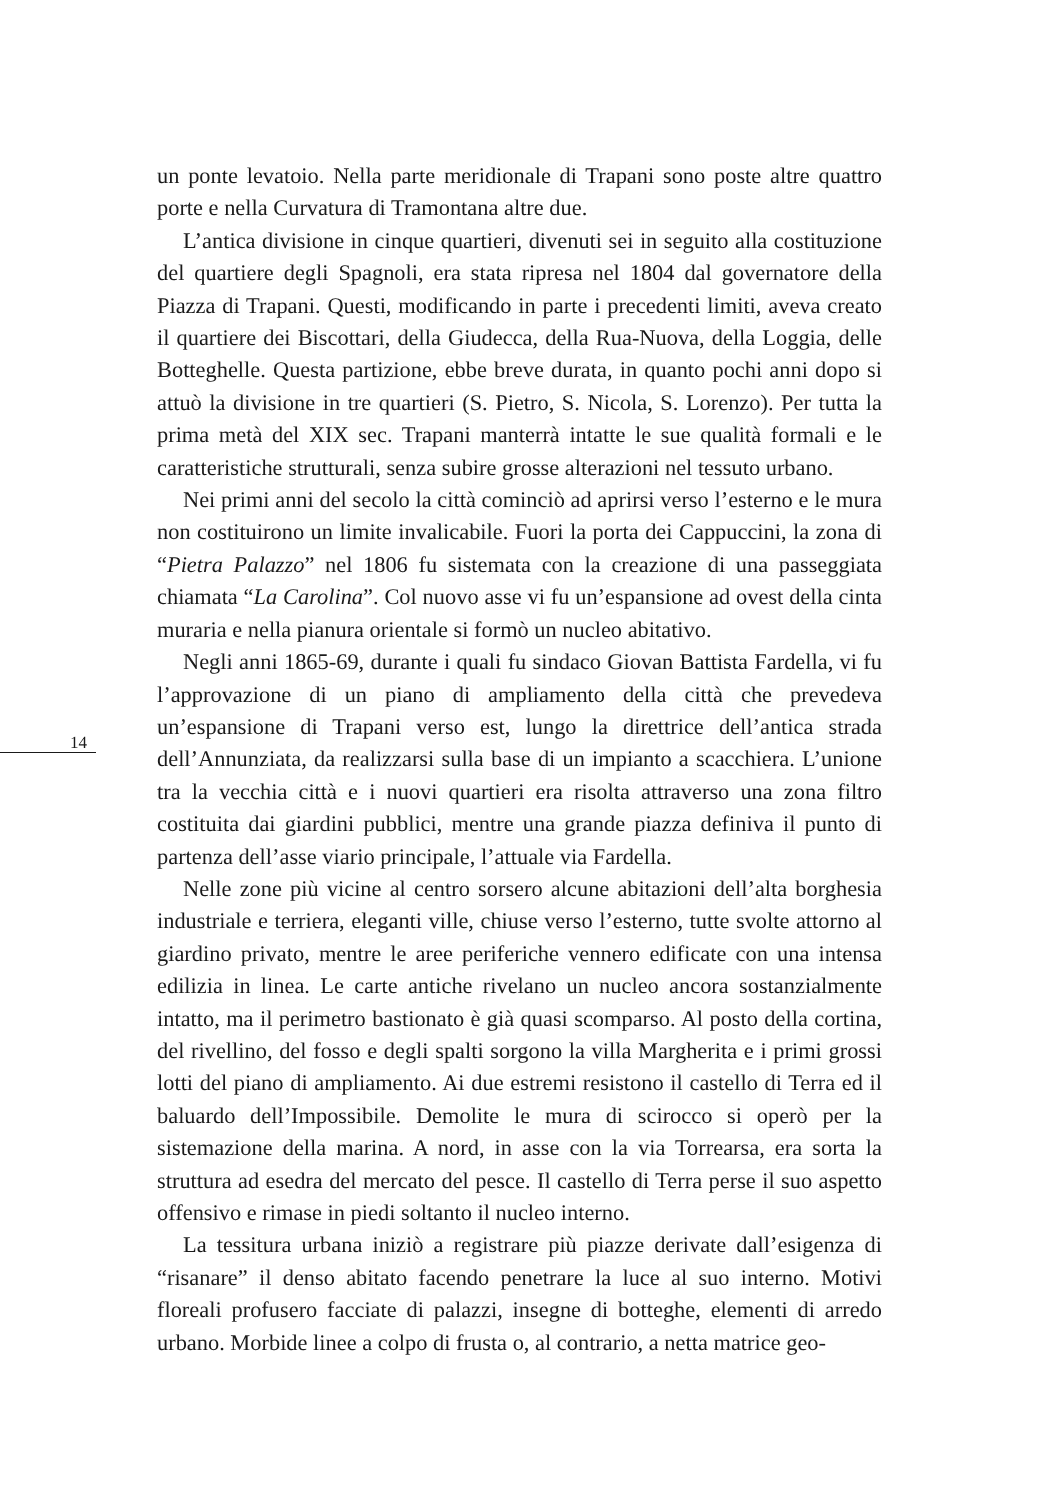un ponte levatoio. Nella parte meridionale di Trapani sono poste altre quattro porte e nella Curvatura di Tramontana altre due.
L’antica divisione in cinque quartieri, divenuti sei in seguito alla costituzione del quartiere degli Spagnoli, era stata ripresa nel 1804 dal governatore della Piazza di Trapani. Questi, modificando in parte i precedenti limiti, aveva creato il quartiere dei Biscottari, della Giudecca, della Rua-Nuova, della Loggia, delle Botteghelle. Questa partizione, ebbe breve durata, in quanto pochi anni dopo si attuò la divisione in tre quartieri (S. Pietro, S. Nicola, S. Lorenzo). Per tutta la prima metà del XIX sec. Trapani manterrà intatte le sue qualità formali e le caratteristiche strutturali, senza subire grosse alterazioni nel tessuto urbano.
Nei primi anni del secolo la città cominciò ad aprirsi verso l’esterno e le mura non costituirono un limite invalicabile. Fuori la porta dei Cappuccini, la zona di “Pietra Palazzo” nel 1806 fu sistemata con la creazione di una passeggiata chiamata “La Carolina”. Col nuovo asse vi fu un’espansione ad ovest della cinta muraria e nella pianura orientale si formò un nucleo abitativo.
Negli anni 1865-69, durante i quali fu sindaco Giovan Battista Fardella, vi fu l’approvazione di un piano di ampliamento della città che prevedeva un’espansione di Trapani verso est, lungo la direttrice dell’antica strada dell’Annunziata, da realizzarsi sulla base di un impianto a scacchiera. L’unione tra la vecchia città e i nuovi quartieri era risolta attraverso una zona filtro costituita dai giardini pubblici, mentre una grande piazza definiva il punto di partenza dell’asse viario principale, l’attuale via Fardella.
Nelle zone più vicine al centro sorsero alcune abitazioni dell’alta borghesia industriale e terriera, eleganti ville, chiuse verso l’esterno, tutte svolte attorno al giardino privato, mentre le aree periferiche vennero edificate con una intensa edilizia in linea. Le carte antiche rivelano un nucleo ancora sostanzialmente intatto, ma il perimetro bastionato è già quasi scomparso. Al posto della cortina, del rivellino, del fosso e degli spalti sorgono la villa Margherita e i primi grossi lotti del piano di ampliamento. Ai due estremi resistono il castello di Terra ed il baluardo dell’Impossibile. Demolite le mura di scirocco si operò per la sistemazione della marina. A nord, in asse con la via Torrearsa, era sorta la struttura ad esedra del mercato del pesce. Il castello di Terra perse il suo aspetto offensivo e rimase in piedi soltanto il nucleo interno.
La tessitura urbana iniziò a registrare più piazze derivate dall’esigenza di “risanare” il denso abitato facendo penetrare la luce al suo interno. Motivi floreali profusero facciate di palazzi, insegne di botteghe, elementi di arredo urbano. Morbide linee a colpo di frusta o, al contrario, a netta matrice geo-
14